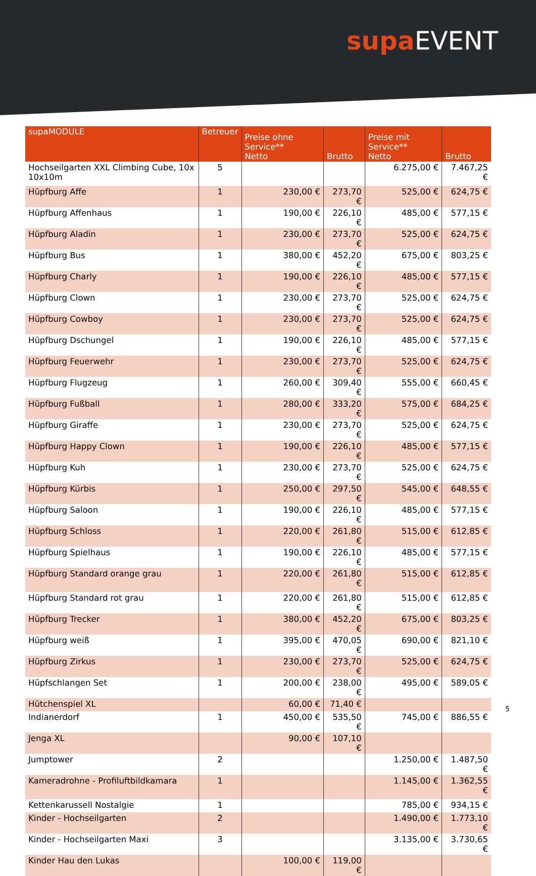supa EVENT
| supaMODULE | Betreuer | Preise ohne Service** Netto | Brutto | Preise mit Service** Netto | Brutto |
| --- | --- | --- | --- | --- | --- |
| Hochseilgarten XXL Climbing Cube, 10x 10x10m | 5 | | | 6.275,00 € | 7.467,25 € |
| Hüpfburg Affe | 1 | 230,00 € | 273,70 € | 525,00 € | 624,75 € |
| Hüpfburg Affenhaus | 1 | 190,00 € | 226,10 € | 485,00 € | 577,15 € |
| Hüpfburg Aladin | 1 | 230,00 € | 273,70 € | 525,00 € | 624,75 € |
| Hüpfburg Bus | 1 | 380,00 € | 452,20 € | 675,00 € | 803,25 € |
| Hüpfburg Charly | 1 | 190,00 € | 226,10 € | 485,00 € | 577,15 € |
| Hüpfburg Clown | 1 | 230,00 € | 273,70 € | 525,00 € | 624,75 € |
| Hüpfburg Cowboy | 1 | 230,00 € | 273,70 € | 525,00 € | 624,75 € |
| Hüpfburg Dschungel | 1 | 190,00 € | 226,10 € | 485,00 € | 577,15 € |
| Hüpfburg Feuerwehr | 1 | 230,00 € | 273,70 € | 525,00 € | 624,75 € |
| Hüpfburg Flugzeug | 1 | 260,00 € | 309,40 € | 555,00 € | 660,45 € |
| Hüpfburg Fußball | 1 | 280,00 € | 333,20 € | 575,00 € | 684,25 € |
| Hüpfburg Giraffe | 1 | 230,00 € | 273,70 € | 525,00 € | 624,75 € |
| Hüpfburg Happy Clown | 1 | 190,00 € | 226,10 € | 485,00 € | 577,15 € |
| Hüpfburg Kuh | 1 | 230,00 € | 273,70 € | 525,00 € | 624,75 € |
| Hüpfburg Kürbis | 1 | 250,00 € | 297,50 € | 545,00 € | 648,55 € |
| Hüpfburg Saloon | 1 | 190,00 € | 226,10 € | 485,00 € | 577,15 € |
| Hüpfburg Schloss | 1 | 220,00 € | 261,80 € | 515,00 € | 612,85 € |
| Hüpfburg Spielhaus | 1 | 190,00 € | 226,10 € | 485,00 € | 577,15 € |
| Hüpfburg Standard orange grau | 1 | 220,00 € | 261,80 € | 515,00 € | 612,85 € |
| Hüpfburg Standard rot grau | 1 | 220,00 € | 261,80 € | 515,00 € | 612,85 € |
| Hüpfburg Trecker | 1 | 380,00 € | 452,20 € | 675,00 € | 803,25 € |
| Hüpfburg weiß | 1 | 395,00 € | 470,05 € | 690,00 € | 821,10 € |
| Hüpfburg Zirkus | 1 | 230,00 € | 273,70 € | 525,00 € | 624,75 € |
| Hüpfschlangen Set | 1 | 200,00 € | 238,00 € | 495,00 € | 589,05 € |
| Hütchenspiel XL | | 60,00 € | 71,40 € | | |
| Indianerdorf | 1 | 450,00 € | 535,50 € | 745,00 € | 886,55 € |
| Jenga XL | | 90,00 € | 107,10 € | | |
| Jumptower | 2 | | | 1.250,00 € | 1.487,50 € |
| Kameradrohne - Profiluftbildkamara | 1 | | | 1.145,00 € | 1.362,55 € |
| Kettenkarussell Nostalgie | 1 | | | 785,00 € | 934,15 € |
| Kinder - Hochseilgarten | 2 | | | 1.490,00 € | 1.773,10 € |
| Kinder - Hochseilgarten Maxi | 3 | | | 3.135,00 € | 3.730,65 € |
| Kinder Hau den Lukas | | 100,00 € | 119,00 € | | |
5